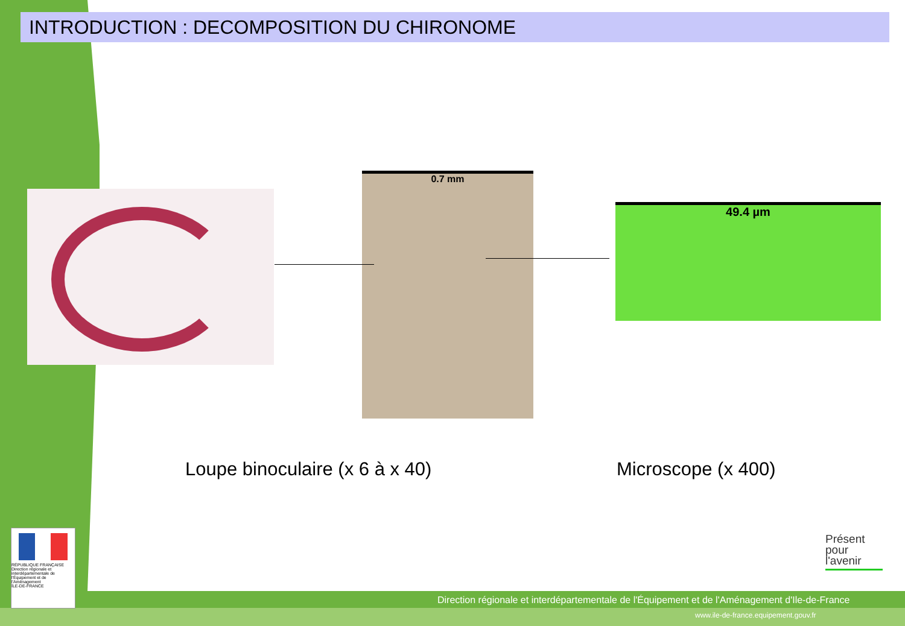INTRODUCTION : DECOMPOSITION DU CHIRONOME
0.7 mm
49.4 µm
Loupe binoculaire (x 6 à x 40) Microscope (x 400)
RÉPUBLIQUE FRANÇAISE
Direction régionale et interdépartementale de l'Équipement et de l'Aménagement
ÎLE-DE-FRANCE
Présent pour l'avenir
Direction régionale et interdépartementale de l'Équipement et de l'Aménagement d'Ile-de-France
www.ile-de-france.equipement.gouv.fr